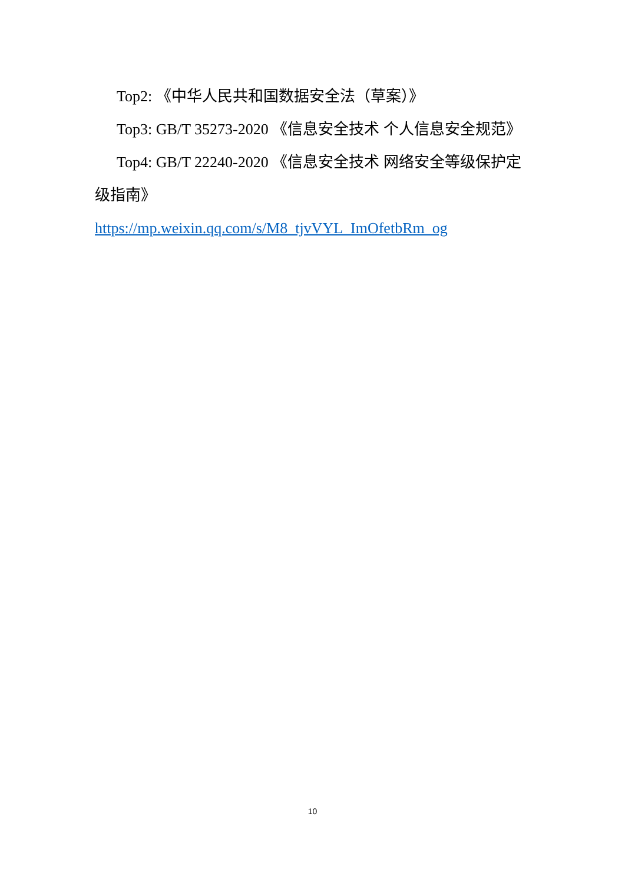Top2: 《中华人民共和国数据安全法（草案）》
Top3: GB/T 35273-2020 《信息安全技术 个人信息安全规范》
Top4: GB/T 22240-2020 《信息安全技术 网络安全等级保护定级指南》
https://mp.weixin.qq.com/s/M8_tjvVYL_ImOfetbRm_og
10